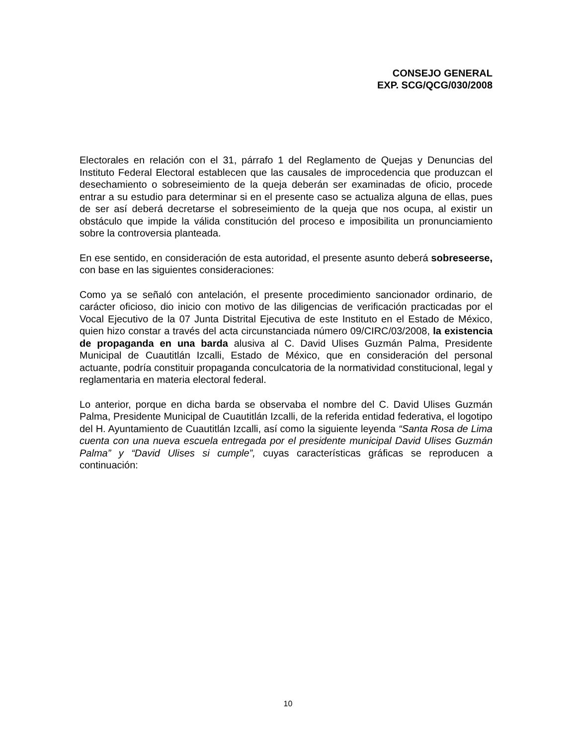CONSEJO GENERAL
EXP. SCG/QCG/030/2008
Electorales en relación con el 31, párrafo 1 del Reglamento de Quejas y Denuncias del Instituto Federal Electoral establecen que las causales de improcedencia que produzcan el desechamiento o sobreseimiento de la queja deberán ser examinadas de oficio, procede entrar a su estudio para determinar si en el presente caso se actualiza alguna de ellas, pues de ser así deberá decretarse el sobreseimiento de la queja que nos ocupa, al existir un obstáculo que impide la válida constitución del proceso e imposibilita un pronunciamiento sobre la controversia planteada.
En ese sentido, en consideración de esta autoridad, el presente asunto deberá sobreseerse, con base en las siguientes consideraciones:
Como ya se señaló con antelación, el presente procedimiento sancionador ordinario, de carácter oficioso, dio inicio con motivo de las diligencias de verificación practicadas por el Vocal Ejecutivo de la 07 Junta Distrital Ejecutiva de este Instituto en el Estado de México, quien hizo constar a través del acta circunstanciada número 09/CIRC/03/2008, la existencia de propaganda en una barda alusiva al C. David Ulises Guzmán Palma, Presidente Municipal de Cuautitlán Izcalli, Estado de México, que en consideración del personal actuante, podría constituir propaganda conculcatoria de la normatividad constitucional, legal y reglamentaria en materia electoral federal.
Lo anterior, porque en dicha barda se observaba el nombre del C. David Ulises Guzmán Palma, Presidente Municipal de Cuautitlán Izcalli, de la referida entidad federativa, el logotipo del H. Ayuntamiento de Cuautitlán Izcalli, así como la siguiente leyenda “Santa Rosa de Lima cuenta con una nueva escuela entregada por el presidente municipal David Ulises Guzmán Palma” y “David Ulises si cumple”, cuyas características gráficas se reproducen a continuación:
10